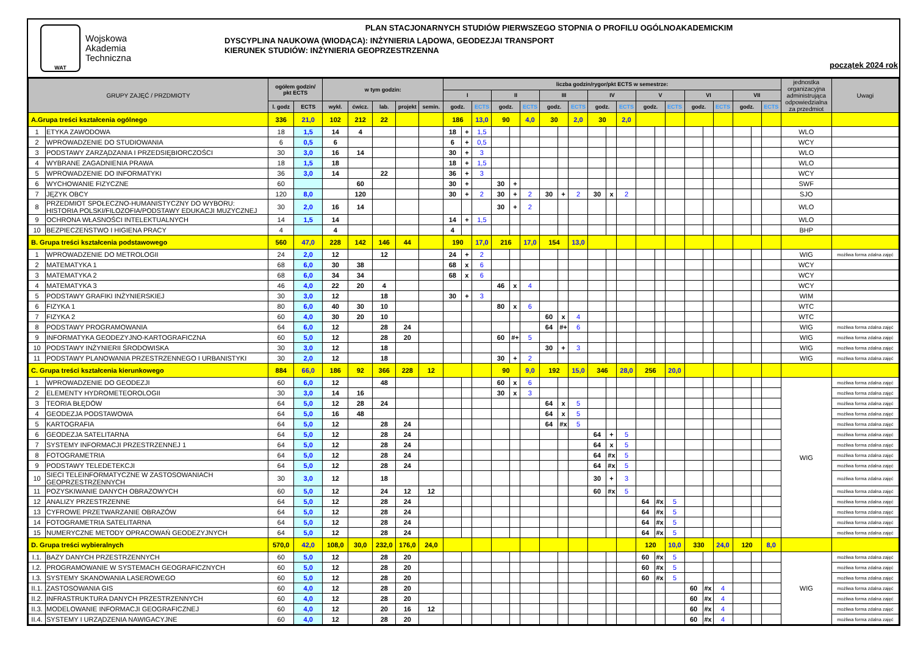WAT
Wojskowa
Akademia
Techniczna
PLAN STACJONARNYCH STUDIÓW PIERWSZEGO STOPNIA O PROFILU OGÓLNOAKADEMICKIM
DYSCYPLINA NAUKOWA (WIODĄCA): INŻYNIERIA LĄDOWA, GEODEZJAI TRANSPORT
KIERUNEK STUDIÓW: INŻYNIERIA GEOPRZESTRZENNA
początek 2024 rok
| GRUPY ZAJĘĆ / PRZDMIOTY | | ogółem godzin/ pkt ECTS | | w tym godzin: | | | | | liczba godzin/rygor/pkt ECTS w semestrze: | | | | | | | | | | | | | | | | | | | | | jednostka organizacyjna administrująca odpowiedzialna za przedmiot | Uwagi |
| --- | --- | --- | --- | --- | --- | --- | --- | --- | --- | --- | --- | --- | --- | --- | --- | --- | --- | --- | --- | --- | --- | --- | --- | --- | --- | --- | --- | --- | --- | --- | --- |
| | | | | | | | | | I | | | II | | | III | | | IV | | | V | | | VI | | | VII | | | | |
| | | l. godz | ECTS | wykł. | ćwicz. | lab. | projekt | semin. | godz. | | ECTS | godz. | | ECTS | godz. | | ECTS | godz. | | ECTS | godz. | | ECTS | godz. | | ECTS | godz. | | ECTS | | |
| A.Grupa treści kształcenia ogólnego | | 336 | 21,0 | 102 | 212 | 22 | | | 186 | | 13,0 | 90 | | 4,0 | 30 | | 2,0 | 30 | | 2,0 | | | | | | | | | | | |
| 1 | ETYKA ZAWODOWA | 18 | 1,5 | 14 | 4 | | | | 18 | + | 1,5 | | | | | | | | | | | | | | | | | | | WLO | |
| 2 | WPROWADZENIE DO STUDIOWANIA | 6 | 0,5 | 6 | | | | | 6 | + | 0,5 | | | | | | | | | | | | | | | | | | | WCY | |
| 3 | PODSTAWY ZARZĄDZANIA I PRZEDSIĘBIORCZOŚCI | 30 | 3,0 | 16 | 14 | | | | 30 | + | 3 | | | | | | | | | | | | | | | | | | | WLO | |
| 4 | WYBRANE ZAGADNIENIA PRAWA | 18 | 1,5 | 18 | | | | | 18 | + | 1,5 | | | | | | | | | | | | | | | | | | | WLO | |
| 5 | WPROWADZENIE DO INFORMATYKI | 36 | 3,0 | 14 | | 22 | | | 36 | + | 3 | | | | | | | | | | | | | | | | | | | WCY | |
| 6 | WYCHOWANIE FIZYCZNE | 60 | | | 60 | | | | 30 | + | | 30 | + | | | | | | | | | | | | | | | | | SWF | |
| 7 | JĘZYK OBCY | 120 | 8,0 | | 120 | | | | 30 | + | 2 | 30 | + | 2 | 30 | + | 2 | 30 | x | 2 | | | | | | | | | | SJO | |
| 8 | PRZEDMIOT SPOŁECZNO-HUMANISTYCZNY DO WYBORU: HISTORIA POLSKI/FILOZOFIA/PODSTAWY EDUKACJI MUZYCZNEJ | 30 | 2,0 | 16 | 14 | | | | | | | 30 | + | 2 | | | | | | | | | | | | | | | | WLO | |
| 9 | OCHRONA WŁASNOŚCI INTELEKTUALNYCH | 14 | 1,5 | 14 | | | | | 14 | + | 1,5 | | | | | | | | | | | | | | | | | | | WLO | |
| 10 | BEZPIECZEŃSTWO I HIGIENA PRACY | 4 | | 4 | | | | | 4 | | | | | | | | | | | | | | | | | | | | | BHP | |
| B. Grupa treści kształcenia podstawowego | | 560 | 47,0 | 228 | 142 | 146 | 44 | | 190 | | 17,0 | 216 | | 17,0 | 154 | | 13,0 | | | | | | | | | | | | | | |
| 1 | WPROWADZENIE DO METROLOGII | 24 | 2,0 | 12 | | 12 | | | 24 | + | 2 | | | | | | | | | | | | | | | | | | | WIG | możliwa forma zdalna zajęć |
| 2 | MATEMATYKA 1 | 68 | 6,0 | 30 | 38 | | | | 68 | x | 6 | | | | | | | | | | | | | | | | | | | WCY | |
| 3 | MATEMATYKA 2 | 68 | 6,0 | 34 | 34 | | | | 68 | x | 6 | | | | | | | | | | | | | | | | | | | WCY | |
| 4 | MATEMATYKA 3 | 46 | 4,0 | 22 | 20 | 4 | | | | | | 46 | x | 4 | | | | | | | | | | | | | | | | WCY | |
| 5 | PODSTAWY GRAFIKI INŻYNIERSKIEJ | 30 | 3,0 | 12 | | 18 | | | 30 | + | 3 | | | | | | | | | | | | | | | | | | | WIM | |
| 6 | FIZYKA 1 | 80 | 6,0 | 40 | 30 | 10 | | | | | | 80 | x | 6 | | | | | | | | | | | | | | | | WTC | |
| 7 | FIZYKA 2 | 60 | 4,0 | 30 | 20 | 10 | | | | | | | | | 60 | x | 4 | | | | | | | | | | | | | WTC | |
| 8 | PODSTAWY PROGRAMOWANIA | 64 | 6,0 | 12 | | 28 | 24 | | | | | | | | 64 | #+ | 6 | | | | | | | | | | | | | WIG | możliwa forma zdalna zajęć |
| 9 | INFORMATYKA GEODEZYJNO-KARTOGRAFICZNA | 60 | 5,0 | 12 | | 28 | 20 | | | | | 60 | #+ | 5 | | | | | | | | | | | | | | | | WIG | możliwa forma zdalna zajęć |
| 10 | PODSTAWY INŻYNIERII ŚRODOWISKA | 30 | 3,0 | 12 | | 18 | | | | | | | | | 30 | + | 3 | | | | | | | | | | | | | WIG | możliwa forma zdalna zajęć |
| 11 | PODSTAWY PLANOWANIA PRZESTRZENNEGO I URBANISTYKI | 30 | 2,0 | 12 | | 18 | | | | | | 30 | + | 2 | | | | | | | | | | | | | | | | WIG | możliwa forma zdalna zajęć |
| C. Grupa treści kształcenia kierunkowego | | 884 | 66,0 | 186 | 92 | 366 | 228 | 12 | | | | 90 | | 9,0 | 192 | | 15,0 | 346 | | 28,0 | 256 | | 20,0 | | | | | | | | |
| 1 | WPROWADZENIE DO GEODEZJI | 60 | 6,0 | 12 | | 48 | | | | | | 60 | x | 6 | | | | | | | | | | | | | | | | WIG | możliwa forma zdalna zajęć |
| 2 | ELEMENTY HYDROMETEOROLOGII | 30 | 3,0 | 14 | 16 | | | | | | | 30 | x | 3 | | | | | | | | | | | | | | | | | możliwa forma zdalna zajęć |
| 3 | TEORIA BŁĘDÓW | 64 | 5,0 | 12 | 28 | 24 | | | | | | | | | 64 | x | 5 | | | | | | | | | | | | | | możliwa forma zdalna zajęć |
| 4 | GEODEZJA PODSTAWOWA | 64 | 5,0 | 16 | 48 | | | | | | | | | | 64 | x | 5 | | | | | | | | | | | | | | możliwa forma zdalna zajęć |
| 5 | KARTOGRAFIA | 64 | 5,0 | 12 | | 28 | 24 | | | | | | | | 64 | #x | 5 | | | | | | | | | | | | | | możliwa forma zdalna zajęć |
| 6 | GEODEZJA SATELITARNA | 64 | 5,0 | 12 | | 28 | 24 | | | | | | | | | | | 64 | + | 5 | | | | | | | | | | | możliwa forma zdalna zajęć |
| 7 | SYSTEMY INFORMACJI PRZESTRZENNEJ 1 | 64 | 5,0 | 12 | | 28 | 24 | | | | | | | | | | | 64 | x | 5 | | | | | | | | | | | możliwa forma zdalna zajęć |
| 8 | FOTOGRAMETRIA | 64 | 5,0 | 12 | | 28 | 24 | | | | | | | | | | | 64 | #x | 5 | | | | | | | | | | | możliwa forma zdalna zajęć |
| 9 | PODSTAWY TELEDETEKCJI | 64 | 5,0 | 12 | | 28 | 24 | | | | | | | | | | | 64 | #x | 5 | | | | | | | | | | | możliwa forma zdalna zajęć |
| 10 | SIECI TELEINFORMATYCZNE W ZASTOSOWANIACH GEOPRZESTRZENNYCH | 30 | 3,0 | 12 | | 18 | | | | | | | | | | | | 30 | + | 3 | | | | | | | | | | | możliwa forma zdalna zajęć |
| 11 | POZYSKIWANIE DANYCH OBRAZOWYCH | 60 | 5,0 | 12 | | 24 | 12 | 12 | | | | | | | | | | 60 | #x | 5 | | | | | | | | | | | możliwa forma zdalna zajęć |
| 12 | ANALIZY PRZESTRZENNE | 64 | 5,0 | 12 | | 28 | 24 | | | | | | | | | | | | | | 64 | #x | 5 | | | | | | | | możliwa forma zdalna zajęć |
| 13 | CYFROWE PRZETWARZANIE OBRAZÓW | 64 | 5,0 | 12 | | 28 | 24 | | | | | | | | | | | | | | 64 | #x | 5 | | | | | | | | możliwa forma zdalna zajęć |
| 14 | FOTOGRAMETRIA SATELITARNA | 64 | 5,0 | 12 | | 28 | 24 | | | | | | | | | | | | | | 64 | #x | 5 | | | | | | | | możliwa forma zdalna zajęć |
| 15 | NUMERYCZNE METODY OPRACOWAŃ GEODEZYJNYCH | 64 | 5,0 | 12 | | 28 | 24 | | | | | | | | | | | | | | 64 | #x | 5 | | | | | | | | możliwa forma zdalna zajęć |
| D. Grupa treści wybieralnych | | 570,0 | 42,0 | 108,0 | 30,0 | 232,0 | 176,0 | 24,0 | | | | | | | | | | | | | 120 | | 10,0 | 330 | | 24,0 | 120 | | 8,0 | | |
| I.1. | BAZY DANYCH PRZESTRZENNYCH | 60 | 5,0 | 12 | | 28 | 20 | | | | | | | | | | | | | | 60 | #x | 5 | | | | | | | WIG | możliwa forma zdalna zajęć |
| I.2. | PROGRAMOWANIE W SYSTEMACH GEOGRAFICZNYCH | 60 | 5,0 | 12 | | 28 | 20 | | | | | | | | | | | | | | 60 | #x | 5 | | | | | | | | możliwa forma zdalna zajęć |
| I.3. | SYSTEMY SKANOWANIA LASEROWEGO | 60 | 5,0 | 12 | | 28 | 20 | | | | | | | | | | | | | | 60 | #x | 5 | | | | | | | | możliwa forma zdalna zajęć |
| II.1. | ZASTOSOWANIA GIS | 60 | 4,0 | 12 | | 28 | 20 | | | | | | | | | | | | | | | | | 60 | #x | 4 | | | | | możliwa forma zdalna zajęć |
| II.2. | INFRASTRUKTURA DANYCH PRZESTRZENNYCH | 60 | 4,0 | 12 | | 28 | 20 | | | | | | | | | | | | | | | | | 60 | #x | 4 | | | | | możliwa forma zdalna zajęć |
| II.3. | MODELOWANIE INFORMACJI GEOGRAFICZNEJ | 60 | 4,0 | 12 | | 20 | 16 | 12 | | | | | | | | | | | | | | | | 60 | #x | 4 | | | | | możliwa forma zdalna zajęć |
| II.4. | SYSTEMY I URZĄDZENIA NAWIGACYJNE | 60 | 4,0 | 12 | | 28 | 20 | | | | | | | | | | | | | | | | | 60 | #x | 4 | | | | | możliwa forma zdalna zajęć |